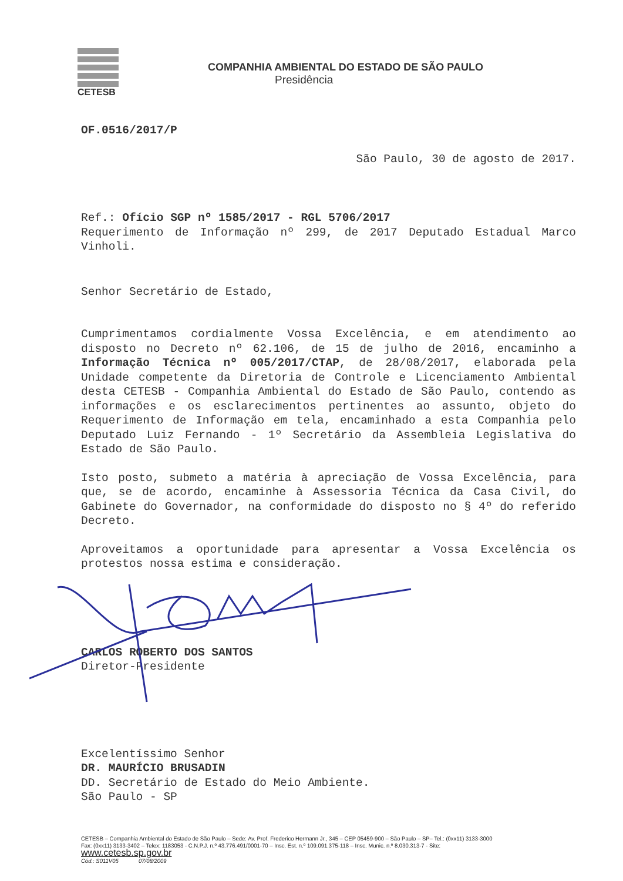CETESB
COMPANHIA AMBIENTAL DO ESTADO DE SÃO PAULO
Presidência
OF.0516/2017/P
São Paulo, 30 de agosto de 2017.
Ref.: Ofício SGP nº 1585/2017 - RGL 5706/2017
Requerimento de Informação nº 299, de 2017 Deputado Estadual Marco Vinholi.
Senhor Secretário de Estado,
Cumprimentamos cordialmente Vossa Excelência, e em atendimento ao disposto no Decreto nº 62.106, de 15 de julho de 2016, encaminho a Informação Técnica nº 005/2017/CTAP, de 28/08/2017, elaborada pela Unidade competente da Diretoria de Controle e Licenciamento Ambiental desta CETESB - Companhia Ambiental do Estado de São Paulo, contendo as informações e os esclarecimentos pertinentes ao assunto, objeto do Requerimento de Informação em tela, encaminhado a esta Companhia pelo Deputado Luiz Fernando - 1º Secretário da Assembleia Legislativa do Estado de São Paulo.
Isto posto, submeto a matéria à apreciação de Vossa Excelência, para que, se de acordo, encaminhe à Assessoria Técnica da Casa Civil, do Gabinete do Governador, na conformidade do disposto no § 4º do referido Decreto.
Aproveitamos a oportunidade para apresentar a Vossa Excelência os protestos nossa estima e consideração.
CARLOS ROBERTO DOS SANTOS
Diretor-Presidente
Excelentíssimo Senhor
DR. MAURÍCIO BRUSADIN
DD. Secretário de Estado do Meio Ambiente.
São Paulo - SP
CETESB – Companhia Ambiental do Estado de São Paulo – Sede: Av. Prof. Frederico Hermann Jr., 345 – CEP 05459-900 – São Paulo – SP– Tel.: (0xx11) 3133-3000
Fax: (0xx11) 3133-3402 – Telex: 1183053 - C.N.P.J. n.º 43.776.491/0001-70 – Insc. Est. n.º 109.091.375-118 – Insc. Munic. n.º 8.030.313-7 - Site:
www.cetesb.sp.gov.br
Cód.: S011V05 07/08/2009